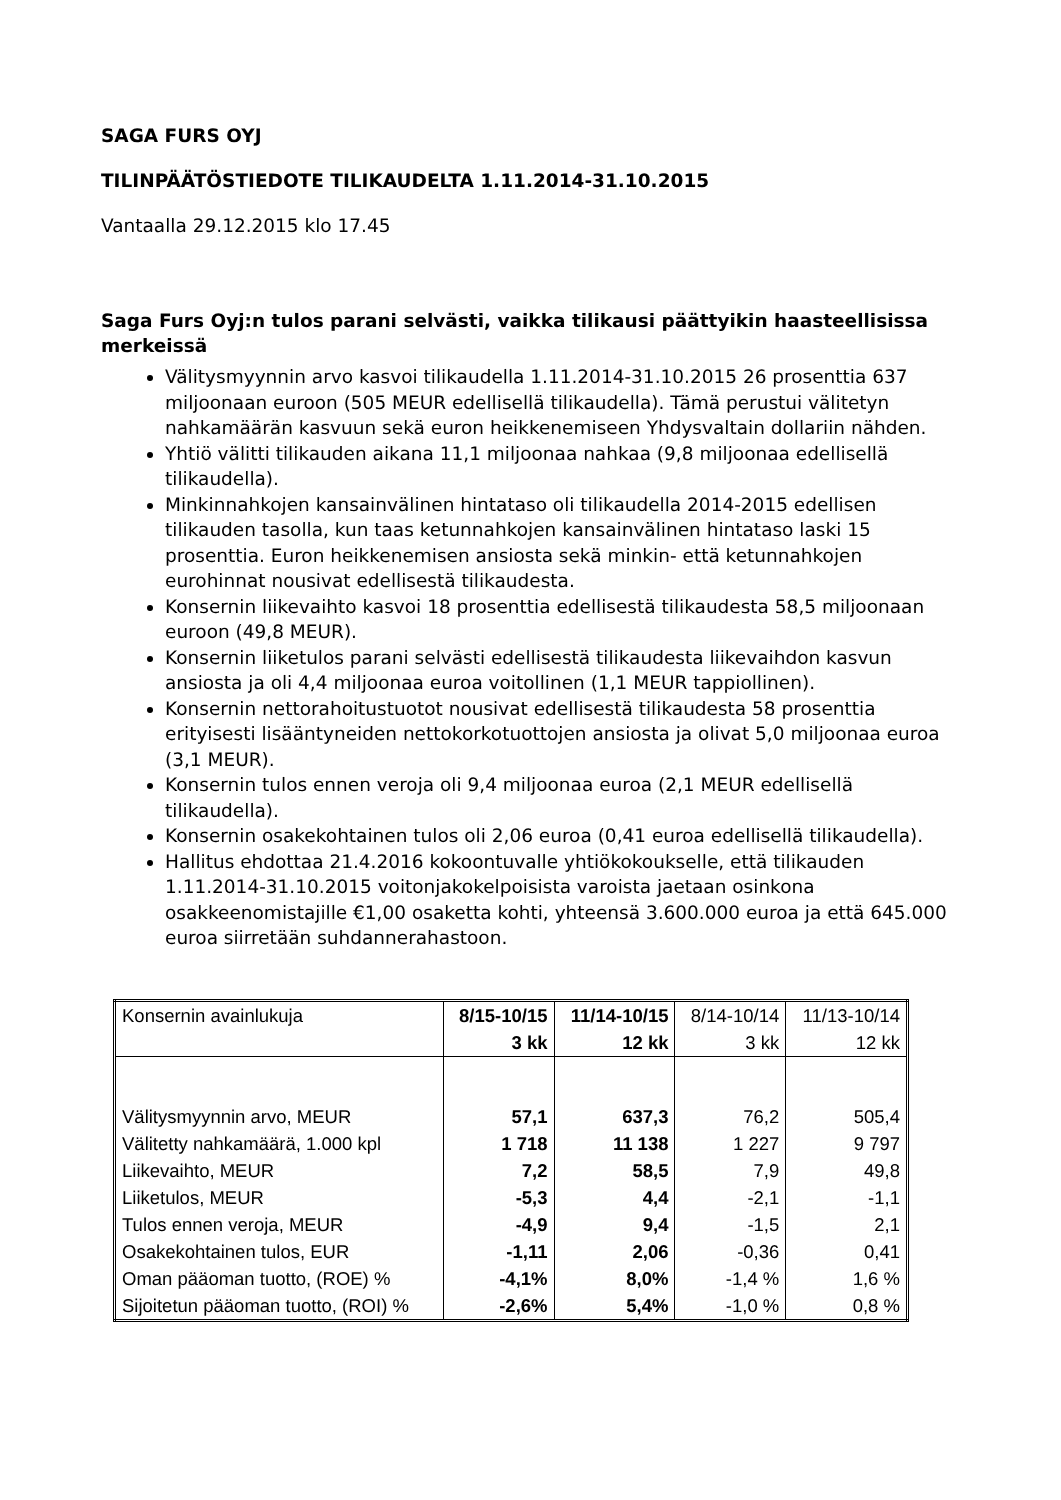SAGA FURS OYJ
TILINPÄÄTÖSTIEDOTE TILIKAUDELTA 1.11.2014-31.10.2015
Vantaalla 29.12.2015 klo 17.45
Saga Furs Oyj:n tulos parani selvästi, vaikka tilikausi päättyikin haasteellisissa merkeissä
Välitysmyynnin arvo kasvoi tilikaudella 1.11.2014-31.10.2015 26 prosenttia 637 miljoonaan euroon (505 MEUR edellisellä tilikaudella). Tämä perustui välitetyn nahkamäärän kasvuun sekä euron heikkenemiseen Yhdysvaltain dollariin nähden.
Yhtiö välitti tilikauden aikana 11,1 miljoonaa nahkaa (9,8 miljoonaa edellisellä tilikaudella).
Minkinnahkojen kansainvälinen hintataso oli tilikaudella 2014-2015 edellisen tilikauden tasolla, kun taas ketunnahkojen kansainvälinen hintataso laski 15 prosenttia. Euron heikkenemisen ansiosta sekä minkin- että ketunnahkojen eurohinnat nousivat edellisestä tilikaudesta.
Konsernin liikevaihto kasvoi 18 prosenttia edellisestä tilikaudesta 58,5 miljoonaan euroon (49,8 MEUR).
Konsernin liiketulos parani selvästi edellisestä tilikaudesta liikevaihdon kasvun ansiosta ja oli 4,4 miljoonaa euroa voitollinen (1,1 MEUR tappiollinen).
Konsernin nettorahoitustuotot nousivat edellisestä tilikaudesta 58 prosenttia erityisesti lisääntyneiden nettokorkotuottojen ansiosta ja olivat 5,0 miljoonaa euroa (3,1 MEUR).
Konsernin tulos ennen veroja oli 9,4 miljoonaa euroa (2,1 MEUR edellisellä tilikaudella).
Konsernin osakekohtainen tulos oli 2,06 euroa (0,41 euroa edellisellä tilikaudella).
Hallitus ehdottaa 21.4.2016 kokoontuvalle yhtiökokoukselle, että tilikauden 1.11.2014-31.10.2015 voitonjakokelpoisista varoista jaetaan osinkona osakkeenomistajille €1,00 osaketta kohti, yhteensä 3.600.000 euroa ja että 645.000 euroa siirretään suhdannerahastoon.
| Konsernin avainlukuja | 8/15-10/15 | 11/14-10/15 | 8/14-10/14 | 11/13-10/14 |
| | 3 kk | 12 kk | 3 kk | 12 kk |
| Välitysmyynnin arvo, MEUR | 57,1 | 637,3 | 76,2 | 505,4 |
| Välitetty nahkamäärä, 1.000 kpl | 1 718 | 11 138 | 1 227 | 9 797 |
| Liikevaihto, MEUR | 7,2 | 58,5 | 7,9 | 49,8 |
| Liiketulos, MEUR | -5,3 | 4,4 | -2,1 | -1,1 |
| Tulos ennen veroja, MEUR | -4,9 | 9,4 | -1,5 | 2,1 |
| Osakekohtainen tulos, EUR | -1,11 | 2,06 | -0,36 | 0,41 |
| Oman pääoman tuotto, (ROE) % | -4,1% | 8,0% | -1,4 % | 1,6 % |
| Sijoitetun pääoman tuotto, (ROI) % | -2,6% | 5,4% | -1,0 % | 0,8 % |